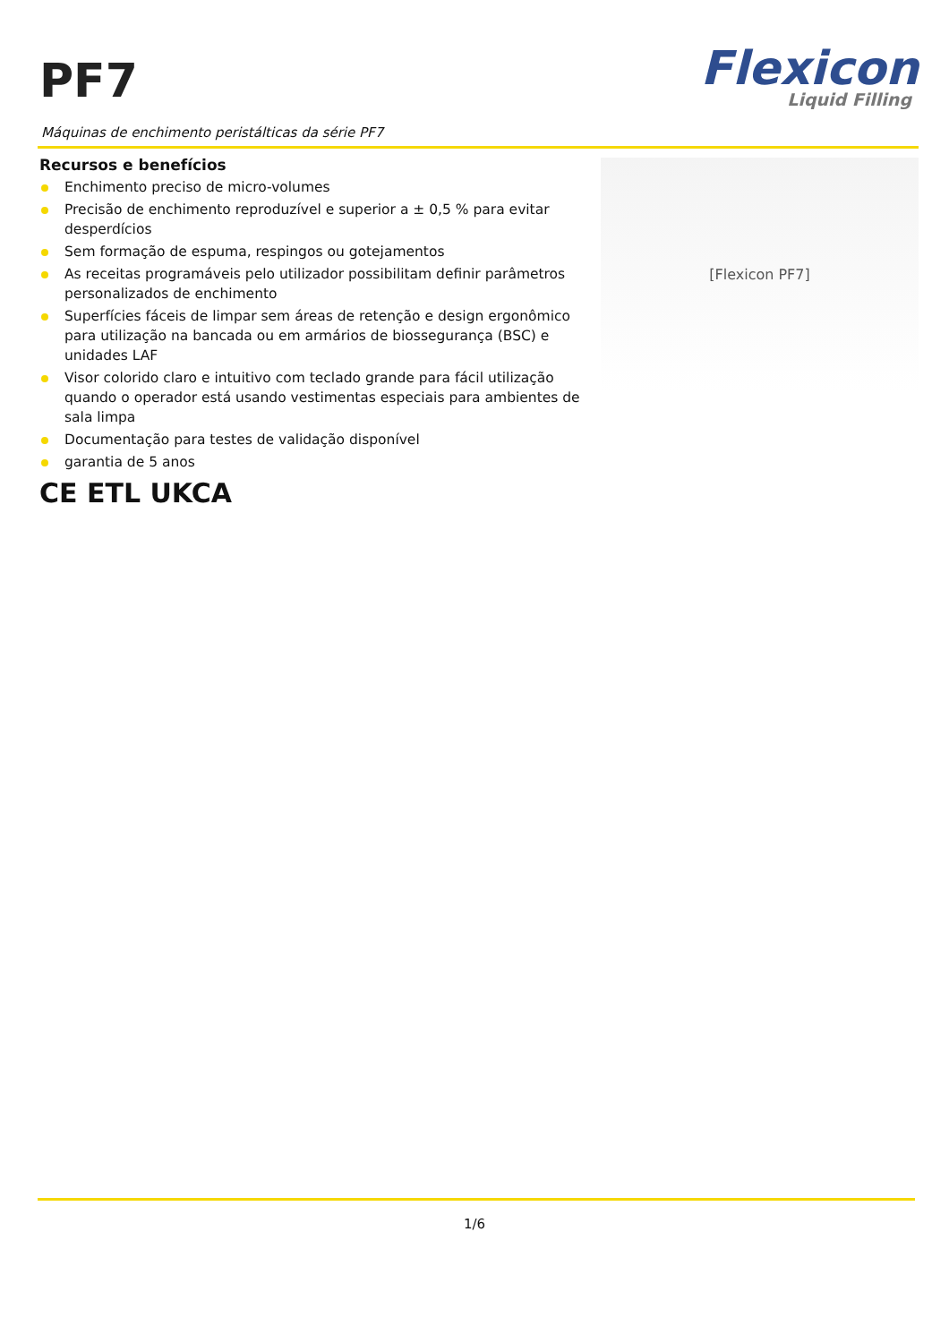PF7
Flexicon
Liquid Filling
Máquinas de enchimento peristálticas da série PF7
Recursos e benefícios
Enchimento preciso de micro-volumes
Precisão de enchimento reproduzível e superior a ± 0,5 % para evitar desperdícios
Sem formação de espuma, respingos ou gotejamentos
As receitas programáveis pelo utilizador possibilitam definir parâmetros personalizados de enchimento
Superfícies fáceis de limpar sem áreas de retenção e design ergonômico para utilização na bancada ou em armários de biossegurança (BSC) e unidades LAF
Visor colorido claro e intuitivo com teclado grande para fácil utilização quando o operador está usando vestimentas especiais para ambientes de sala limpa
Documentação para testes de validação disponível
garantia de 5 anos
CE ETL UKCA
[Flexicon PF7]
1/6